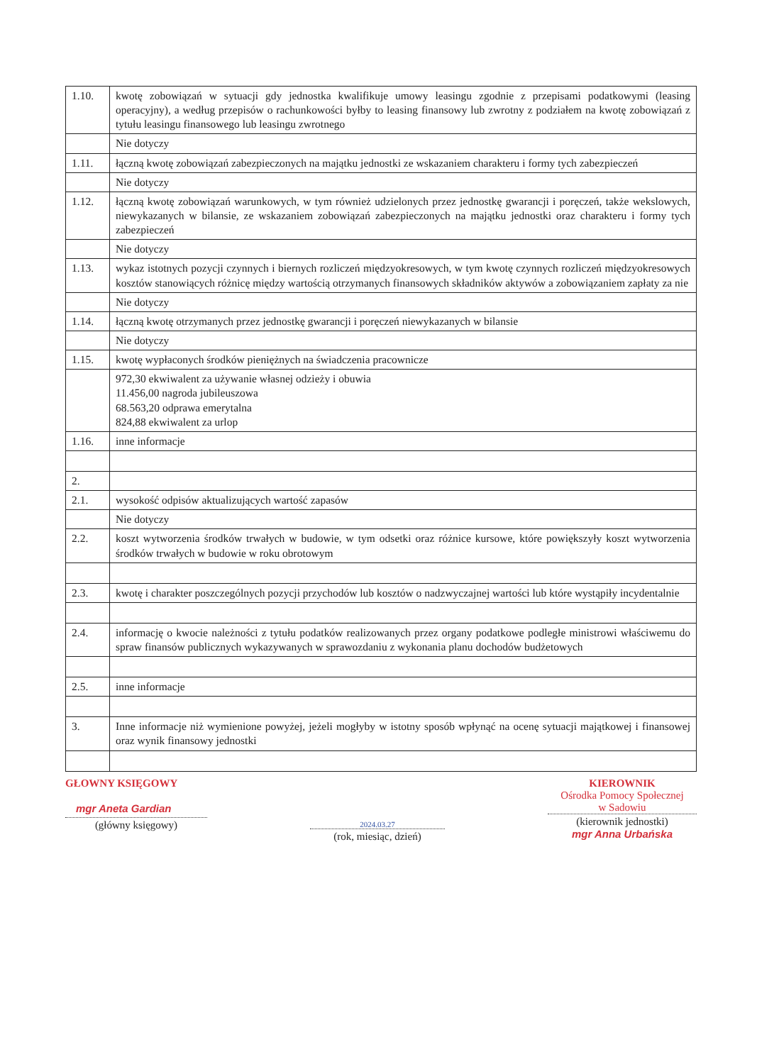| 1.10. | kwotę zobowiązań w sytuacji gdy jednostka kwalifikuje umowy leasingu zgodnie z przepisami podatkowymi (leasing operacyjny), a według przepisów o rachunkowości byłby to leasing finansowy lub zwrotny z podziałem na kwotę zobowiązań z tytułu leasingu finansowego lub leasingu zwrotnego |
| | Nie dotyczy |
| 1.11. | łączną kwotę zobowiązań zabezpieczonych na majątku jednostki ze wskazaniem charakteru i formy tych zabezpieczeń |
| | Nie dotyczy |
| 1.12. | łączną kwotę zobowiązań warunkowych, w tym również udzielonych przez jednostkę gwarancji i poręczeń, także wekslowych, niewykazanych w bilansie, ze wskazaniem zobowiązań zabezpieczonych na majątku jednostki oraz charakteru i formy tych zabezpieczeń |
| | Nie dotyczy |
| 1.13. | wykaz istotnych pozycji czynnych i biernych rozliczeń międzyokresowych, w tym kwotę czynnych rozliczeń międzyokresowych kosztów stanowiących różnicę między wartością otrzymanych finansowych składników aktywów a zobowiązaniem zapłaty za nie |
| | Nie dotyczy |
| 1.14. | łączną kwotę otrzymanych przez jednostkę gwarancji i poręczeń niewykazanych w bilansie |
| | Nie dotyczy |
| 1.15. | kwotę wypłaconych środków pieniężnych na świadczenia pracownicze |
| | 972,30 ekwiwalent za używanie własnej odzieży i obuwia 11.456,00 nagroda jubileuszowa 68.563,20 odprawa emerytalna 824,88 ekwiwalent za urlop |
| 1.16. | inne informacje |
| 2. | |
| 2.1. | wysokość odpisów aktualizujących wartość zapasów |
| | Nie dotyczy |
| 2.2. | koszt wytworzenia środków trwałych w budowie, w tym odsetki oraz różnice kursowe, które powiększyły koszt wytworzenia środków trwałych w budowie w roku obrotowym |
| 2.3. | kwotę i charakter poszczególnych pozycji przychodów lub kosztów o nadzwyczajnej wartości lub które wystąpiły incydentalnie |
| 2.4. | informację o kwocie należności z tytułu podatków realizowanych przez organy podatkowe podległe ministrowi właściwemu do spraw finansów publicznych wykazywanych w sprawozdaniu z wykonania planu dochodów budżetowych |
| 2.5. | inne informacje |
| 3. | Inne informacje niż wymienione powyżej, jeżeli mogłyby w istotny sposób wpłynąć na ocenę sytuacji majątkowej i finansowej oraz wynik finansowy jednostki |
GŁOWNY KSIĘGOWY
mgr Aneta Gardian
(główny księgowy)
2024.03.27
(rok, miesiąc, dzień)
KIEROWNIK
Ośrodka Pomocy Społecznej
w Sadowiu
(kierownik jednostki)
mgr Anna Urbańska